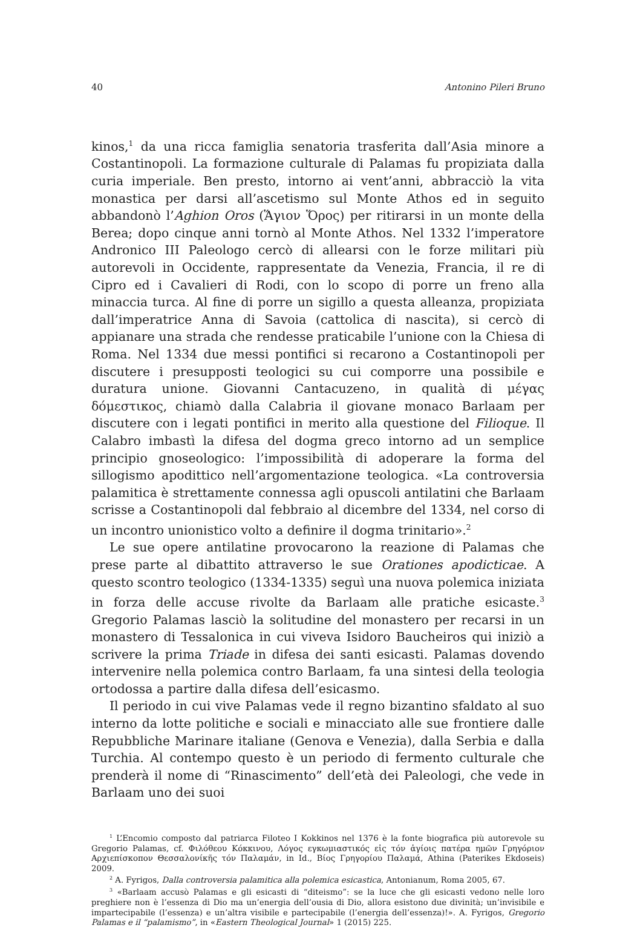40 Antonino Pileri Bruno
kinos,<sup>1</sup> da una ricca famiglia senatoria trasferita dall’Asia minore a Costantinopoli. La formazione culturale di Palamas fu propiziata dalla curia imperiale. Ben presto, intorno ai vent’anni, abbracciò la vita monastica per darsi all’ascetismo sul Monte Athos ed in seguito abbandonò l’Aghion Oros (Ἅγιον Ὅρος) per ritirarsi in un monte della Berea; dopo cinque anni tornò al Monte Athos. Nel 1332 l’imperatore Andronico III Paleologo cercò di allearsi con le forze militari più autorevoli in Occidente, rappresentate da Venezia, Francia, il re di Cipro ed i Cavalieri di Rodi, con lo scopo di porre un freno alla minaccia turca. Al fine di porre un sigillo a questa alleanza, propiziata dall’imperatrice Anna di Savoia (cattolica di nascita), si cercò di appianare una strada che rendesse praticabile l’unione con la Chiesa di Roma. Nel 1334 due messi pontifici si recarono a Costantinopoli per discutere i presupposti teologici su cui comporre una possibile e duratura unione. Giovanni Cantacuzeno, in qualità di μέγας δόμεστικος, chiamò dalla Calabria il giovane monaco Barlaam per discutere con i legati pontifici in merito alla questione del Filioque. Il Calabro imbastì la difesa del dogma greco intorno ad un semplice principio gnoseologico: l’impossibilità di adoperare la forma del sillogismo apodittico nell’argomentazione teologica. «La controversia palamitica è strettamente connessa agli opuscoli antilatini che Barlaam scrisse a Costantinopoli dal febbraio al dicembre del 1334, nel corso di un incontro unionistico volto a definire il dogma trinitario».<sup>2</sup>
Le sue opere antilatine provocarono la reazione di Palamas che prese parte al dibattito attraverso le sue Orationes apodicticae. A questo scontro teologico (1334-1335) seguì una nuova polemica iniziata in forza delle accuse rivolte da Barlaam alle pratiche esicaste.<sup>3</sup> Gregorio Palamas lasciò la solitudine del monastero per recarsi in un monastero di Tessalonica in cui viveva Isidoro Baucheiros qui iniziò a scrivere la prima Triade in difesa dei santi esicasti. Palamas dovendo intervenire nella polemica contro Barlaam, fa una sintesi della teologia ortodossa a partire dalla difesa dell’esicasmo.
Il periodo in cui vive Palamas vede il regno bizantino sfaldato al suo interno da lotte politiche e sociali e minacciato alle sue frontiere dalle Repubbliche Marinare italiane (Genova e Venezia), dalla Serbia e dalla Turchia. Al contempo questo è un periodo di fermento culturale che prenderà il nome di “Rinascimento” dell’età dei Paleologi, che vede in Barlaam uno dei suoi
<sup>1</sup> L’Encomio composto dal patriarca Filoteo I Kokkinos nel 1376 è la fonte biografica più autorevole su Gregorio Palamas, cf. Φιλόθεου Κόκκινου, Λόγος εγκωμιαστικός εἰς τόν ἁγίοις πατέρα ημῶν Γρηγόριον Αρχιεπίσκοπον Θεσσαλονίκῆς τόν Παλαμάν, in Id., Βίος Γρηγορίου Παλαμά, Athina (Paterikes Ekdoseis) 2009.
<sup>2</sup> A. Fyrigos, Dalla controversia palamitica alla polemica esicastica, Antonianum, Roma 2005, 67.
<sup>3</sup> «Barlaam accusò Palamas e gli esicasti di “diteismo”: se la luce che gli esicasti vedono nelle loro preghiere non è l’essenza di Dio ma un’energia dell’ousia di Dio, allora esistono due divinità; un’invisibile e impartecipabile (l’essenza) e un’altra visibile e partecipabile (l’energia dell’essenza)!». A. Fyrigos, Gregorio Palamas e il “palamismo”, in «Eastern Theological Journal» 1 (2015) 225.